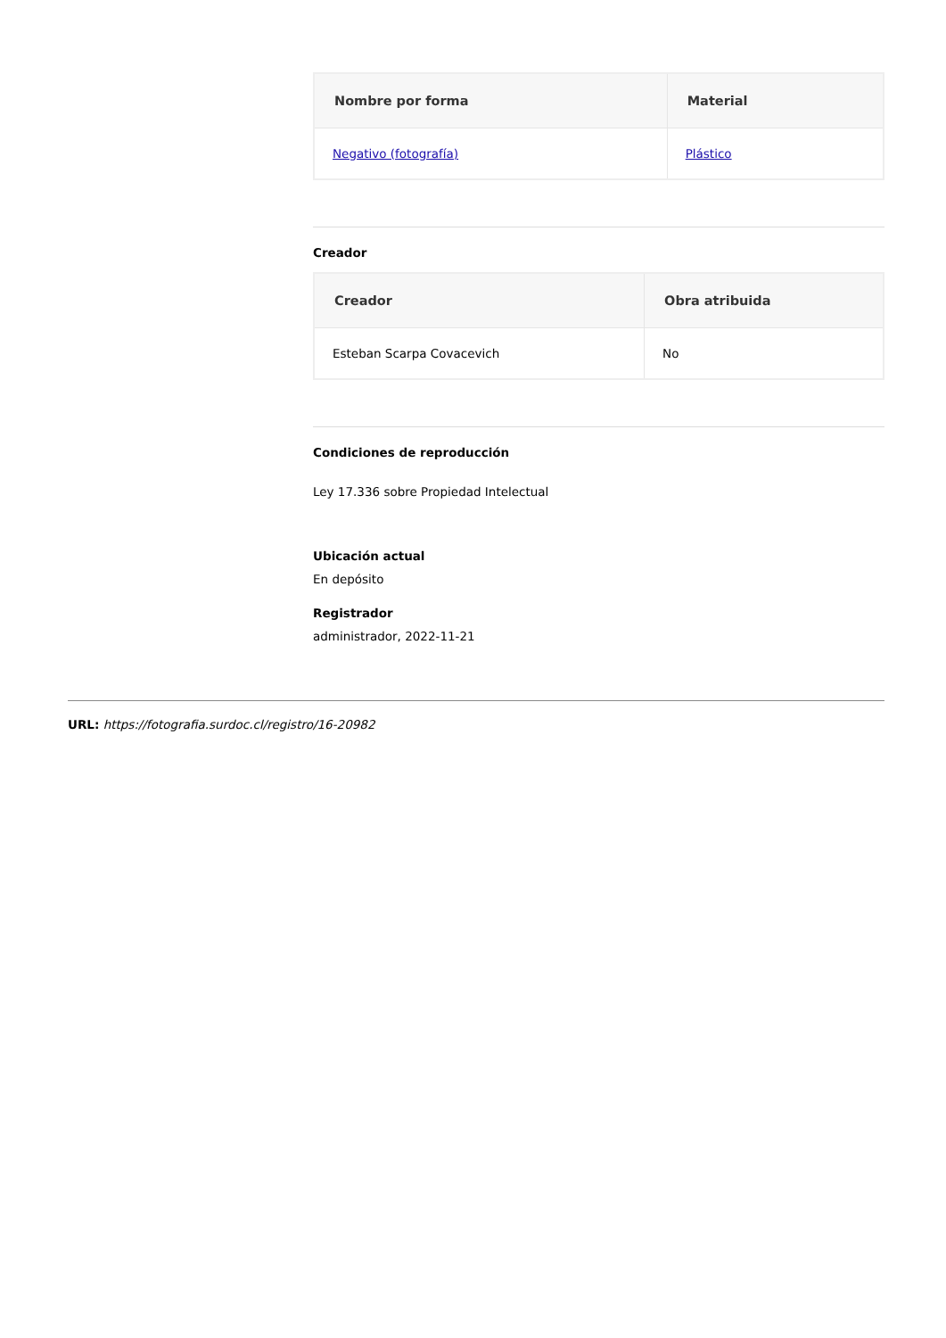| Nombre por forma | Material |
| --- | --- |
| Negativo (fotografía) | Plástico |
Creador
| Creador | Obra atribuida |
| --- | --- |
| Esteban Scarpa Covacevich | No |
Condiciones de reproducción
Ley 17.336 sobre Propiedad Intelectual
Ubicación actual
En depósito
Registrador
administrador, 2022-11-21
URL: https://fotografia.surdoc.cl/registro/16-20982